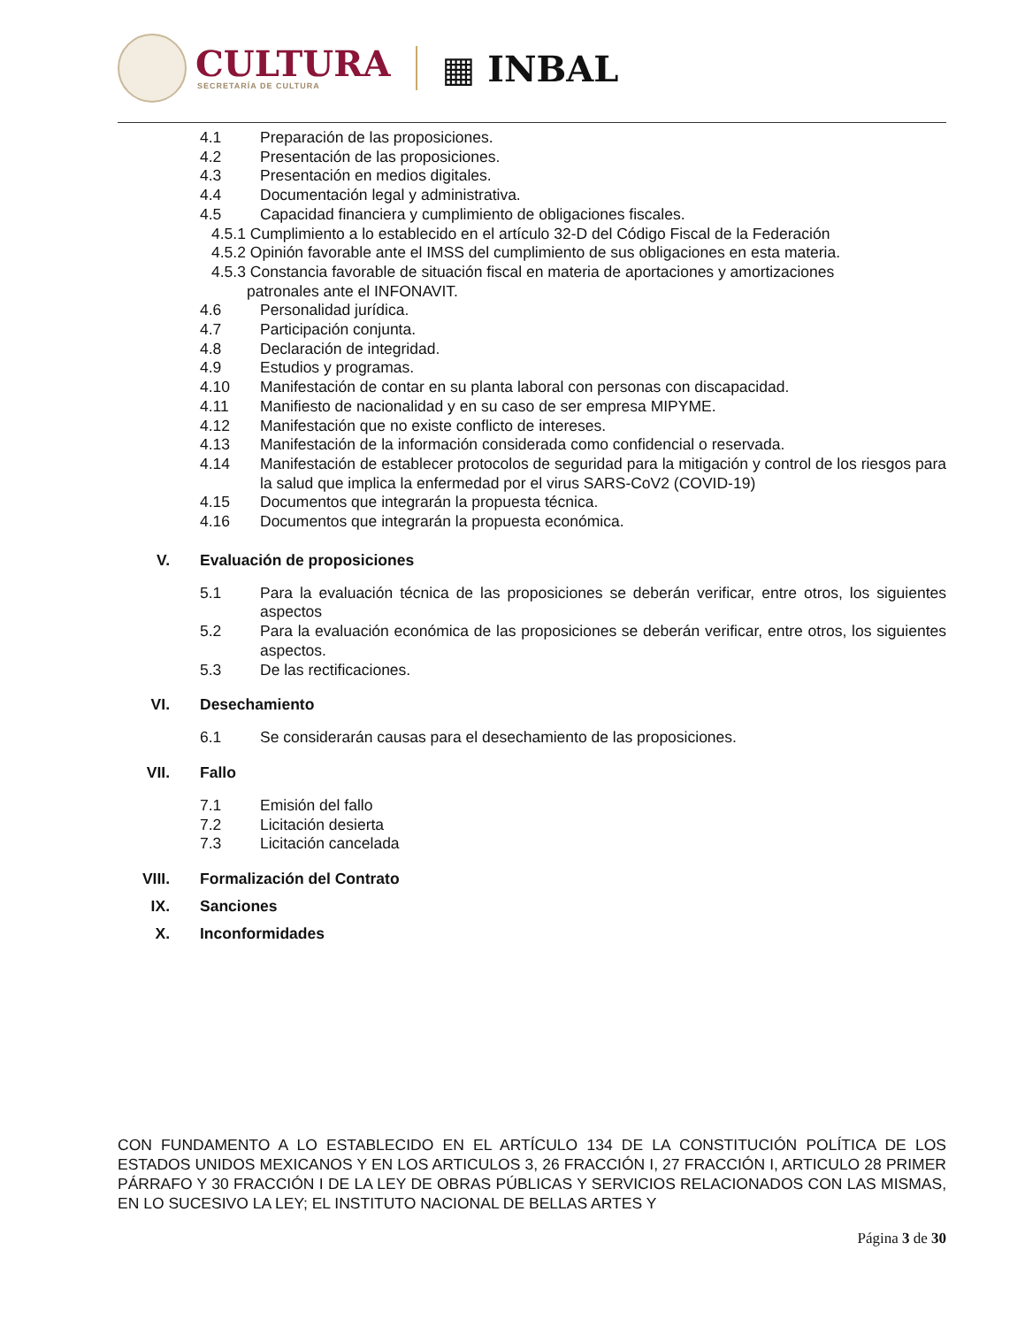CULTURA
SECRETARÍA DE CULTURA
▦ INBAL
4.1 Preparación de las proposiciones.
4.2 Presentación de las proposiciones.
4.3 Presentación en medios digitales.
4.4 Documentación legal y administrativa.
4.5 Capacidad financiera y cumplimiento de obligaciones fiscales.
4.5.1 Cumplimiento a lo establecido en el artículo 32-D del Código Fiscal de la Federación
4.5.2 Opinión favorable ante el IMSS del cumplimiento de sus obligaciones en esta materia.
4.5.3 Constancia favorable de situación fiscal en materia de aportaciones y amortizaciones
patronales ante el INFONAVIT.
4.6 Personalidad jurídica.
4.7 Participación conjunta.
4.8 Declaración de integridad.
4.9 Estudios y programas.
4.10 Manifestación de contar en su planta laboral con personas con discapacidad.
4.11 Manifiesto de nacionalidad y en su caso de ser empresa MIPYME.
4.12 Manifestación que no existe conflicto de intereses.
4.13 Manifestación de la información considerada como confidencial o reservada.
4.14 Manifestación de establecer protocolos de seguridad para la mitigación y control de los riesgos para la salud que implica la enfermedad por el virus SARS-CoV2 (COVID-19)
4.15 Documentos que integrarán la propuesta técnica.
4.16 Documentos que integrarán la propuesta económica.
V. Evaluación de proposiciones
5.1 Para la evaluación técnica de las proposiciones se deberán verificar, entre otros, los siguientes aspectos
5.2 Para la evaluación económica de las proposiciones se deberán verificar, entre otros, los siguientes aspectos.
5.3 De las rectificaciones.
VI. Desechamiento
6.1 Se considerarán causas para el desechamiento de las proposiciones.
VII. Fallo
7.1 Emisión del fallo
7.2 Licitación desierta
7.3 Licitación cancelada
VIII. Formalización del Contrato
IX. Sanciones
X. Inconformidades
CON FUNDAMENTO A LO ESTABLECIDO EN EL ARTÍCULO 134 DE LA CONSTITUCIÓN POLÍTICA DE LOS ESTADOS UNIDOS MEXICANOS Y EN LOS ARTICULOS 3, 26 FRACCIÓN I, 27 FRACCIÓN I, ARTICULO 28 PRIMER PÁRRAFO Y 30 FRACCIÓN I DE LA LEY DE OBRAS PÚBLICAS Y SERVICIOS RELACIONADOS CON LAS MISMAS, EN LO SUCESIVO LA LEY; EL INSTITUTO NACIONAL DE BELLAS ARTES Y
Página 3 de 30